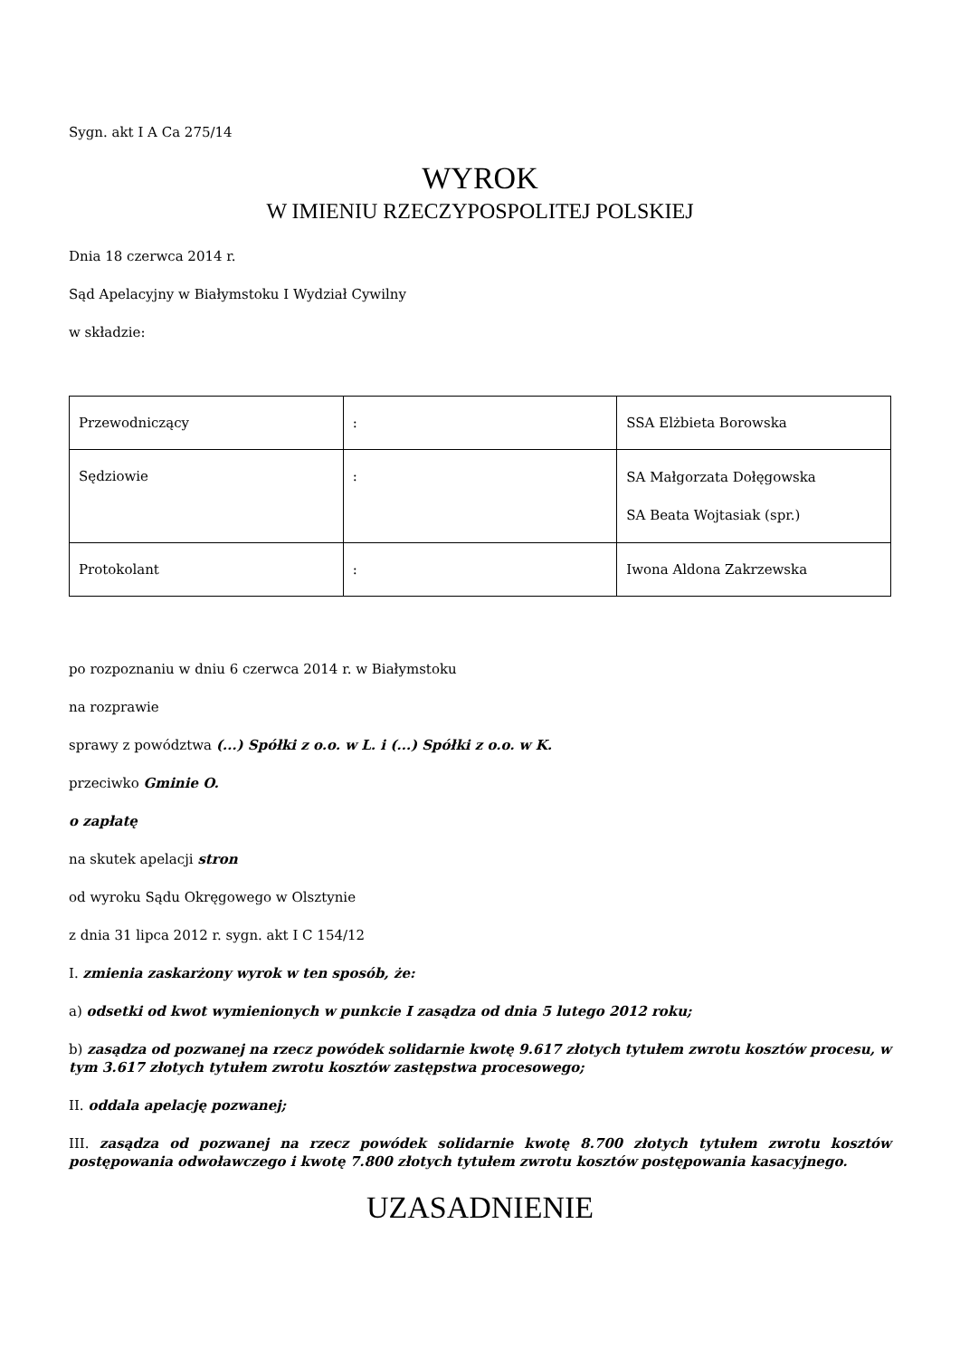Sygn. akt I A Ca 275/14
WYROK
W IMIENIU RZECZYPOSPOLITEJ POLSKIEJ
Dnia 18 czerwca 2014 r.
Sąd Apelacyjny w Białymstoku I Wydział Cywilny
w składzie:
| Przewodniczący | : | SSA Elżbieta Borowska |
| Sędziowie | : | SA Małgorzata Dołęgowska SA Beata Wojtasiak (spr.) |
| Protokolant | : | Iwona Aldona Zakrzewska |
po rozpoznaniu w dniu 6 czerwca 2014 r. w Białymstoku
na rozprawie
sprawy z powództwa (...) Spółki z o.o. w L. i (...) Spółki z o.o. w K.
przeciwko Gminie O.
o zapłatę
na skutek apelacji stron
od wyroku Sądu Okręgowego w Olsztynie
z dnia 31 lipca 2012 r. sygn. akt I C 154/12
I. zmienia zaskarżony wyrok w ten sposób, że:
a) odsetki od kwot wymienionych w punkcie I zasądza od dnia 5 lutego 2012 roku;
b) zasądza od pozwanej na rzecz powódek solidarnie kwotę 9.617 złotych tytułem zwrotu kosztów procesu, w tym 3.617 złotych tytułem zwrotu kosztów zastępstwa procesowego;
II. oddala apelację pozwanej;
III. zasądza od pozwanej na rzecz powódek solidarnie kwotę 8.700 złotych tytułem zwrotu kosztów postępowania odwoławczego i kwotę 7.800 złotych tytułem zwrotu kosztów postępowania kasacyjnego.
UZASADNIENIE